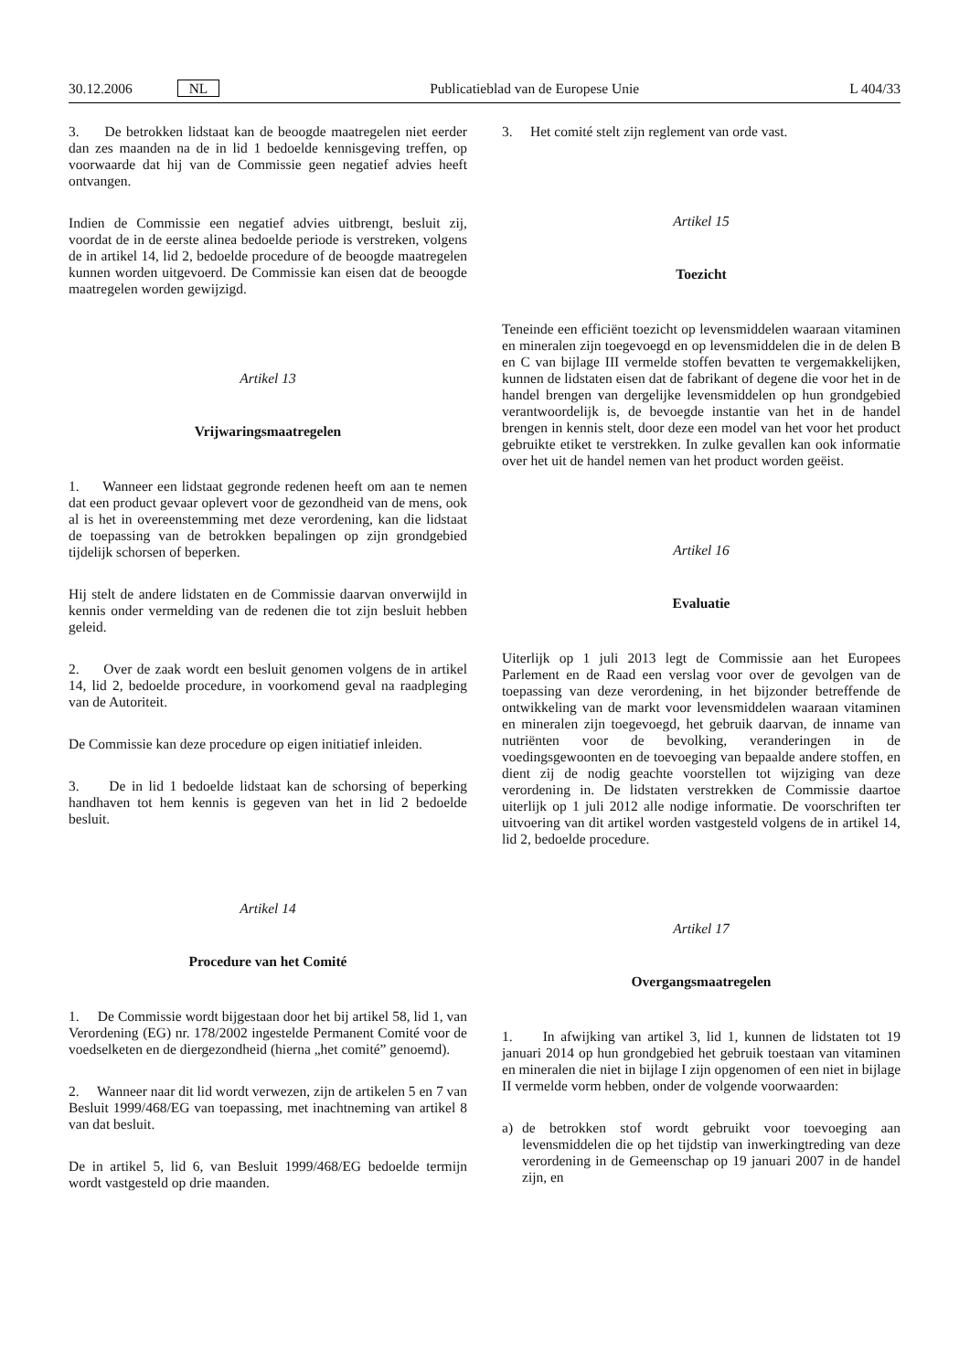30.12.2006 NL
Publicatieblad van de Europese Unie
L 404/33
3. De betrokken lidstaat kan de beoogde maatregelen niet eerder dan zes maanden na de in lid 1 bedoelde kennisgeving treffen, op voorwaarde dat hij van de Commissie geen negatief advies heeft ontvangen.
Indien de Commissie een negatief advies uitbrengt, besluit zij, voordat de in de eerste alinea bedoelde periode is verstreken, volgens de in artikel 14, lid 2, bedoelde procedure of de beoogde maatregelen kunnen worden uitgevoerd. De Commissie kan eisen dat de beoogde maatregelen worden gewijzigd.
Artikel 13
Vrijwaringsmaatregelen
1. Wanneer een lidstaat gegronde redenen heeft om aan te nemen dat een product gevaar oplevert voor de gezondheid van de mens, ook al is het in overeenstemming met deze verordening, kan die lidstaat de toepassing van de betrokken bepalingen op zijn grondgebied tijdelijk schorsen of beperken.
Hij stelt de andere lidstaten en de Commissie daarvan onverwijld in kennis onder vermelding van de redenen die tot zijn besluit hebben geleid.
2. Over de zaak wordt een besluit genomen volgens de in artikel 14, lid 2, bedoelde procedure, in voorkomend geval na raadpleging van de Autoriteit.
De Commissie kan deze procedure op eigen initiatief inleiden.
3. De in lid 1 bedoelde lidstaat kan de schorsing of beperking handhaven tot hem kennis is gegeven van het in lid 2 bedoelde besluit.
Artikel 14
Procedure van het Comité
1. De Commissie wordt bijgestaan door het bij artikel 58, lid 1, van Verordening (EG) nr. 178/2002 ingestelde Permanent Comité voor de voedselketen en de diergezondheid (hierna „het comité” genoemd).
2. Wanneer naar dit lid wordt verwezen, zijn de artikelen 5 en 7 van Besluit 1999/468/EG van toepassing, met inachtneming van artikel 8 van dat besluit.
De in artikel 5, lid 6, van Besluit 1999/468/EG bedoelde termijn wordt vastgesteld op drie maanden.
3. Het comité stelt zijn reglement van orde vast.
Artikel 15
Toezicht
Teneinde een efficiënt toezicht op levensmiddelen waaraan vitaminen en mineralen zijn toegevoegd en op levensmiddelen die in de delen B en C van bijlage III vermelde stoffen bevatten te vergemakkelijken, kunnen de lidstaten eisen dat de fabrikant of degene die voor het in de handel brengen van dergelijke levensmiddelen op hun grondgebied verantwoordelijk is, de bevoegde instantie van het in de handel brengen in kennis stelt, door deze een model van het voor het product gebruikte etiket te verstrekken. In zulke gevallen kan ook informatie over het uit de handel nemen van het product worden geëist.
Artikel 16
Evaluatie
Uiterlijk op 1 juli 2013 legt de Commissie aan het Europees Parlement en de Raad een verslag voor over de gevolgen van de toepassing van deze verordening, in het bijzonder betreffende de ontwikkeling van de markt voor levensmiddelen waaraan vitaminen en mineralen zijn toegevoegd, het gebruik daarvan, de inname van nutriënten voor de bevolking, veranderingen in de voedingsgewoonten en de toevoeging van bepaalde andere stoffen, en dient zij de nodig geachte voorstellen tot wijziging van deze verordening in. De lidstaten verstrekken de Commissie daartoe uiterlijk op 1 juli 2012 alle nodige informatie. De voorschriften ter uitvoering van dit artikel worden vastgesteld volgens de in artikel 14, lid 2, bedoelde procedure.
Artikel 17
Overgangsmaatregelen
1. In afwijking van artikel 3, lid 1, kunnen de lidstaten tot 19 januari 2014 op hun grondgebied het gebruik toestaan van vitaminen en mineralen die niet in bijlage I zijn opgenomen of een niet in bijlage II vermelde vorm hebben, onder de volgende voorwaarden:
a) de betrokken stof wordt gebruikt voor toevoeging aan levensmiddelen die op het tijdstip van inwerkingtreding van deze verordening in de Gemeenschap op 19 januari 2007 in de handel zijn, en